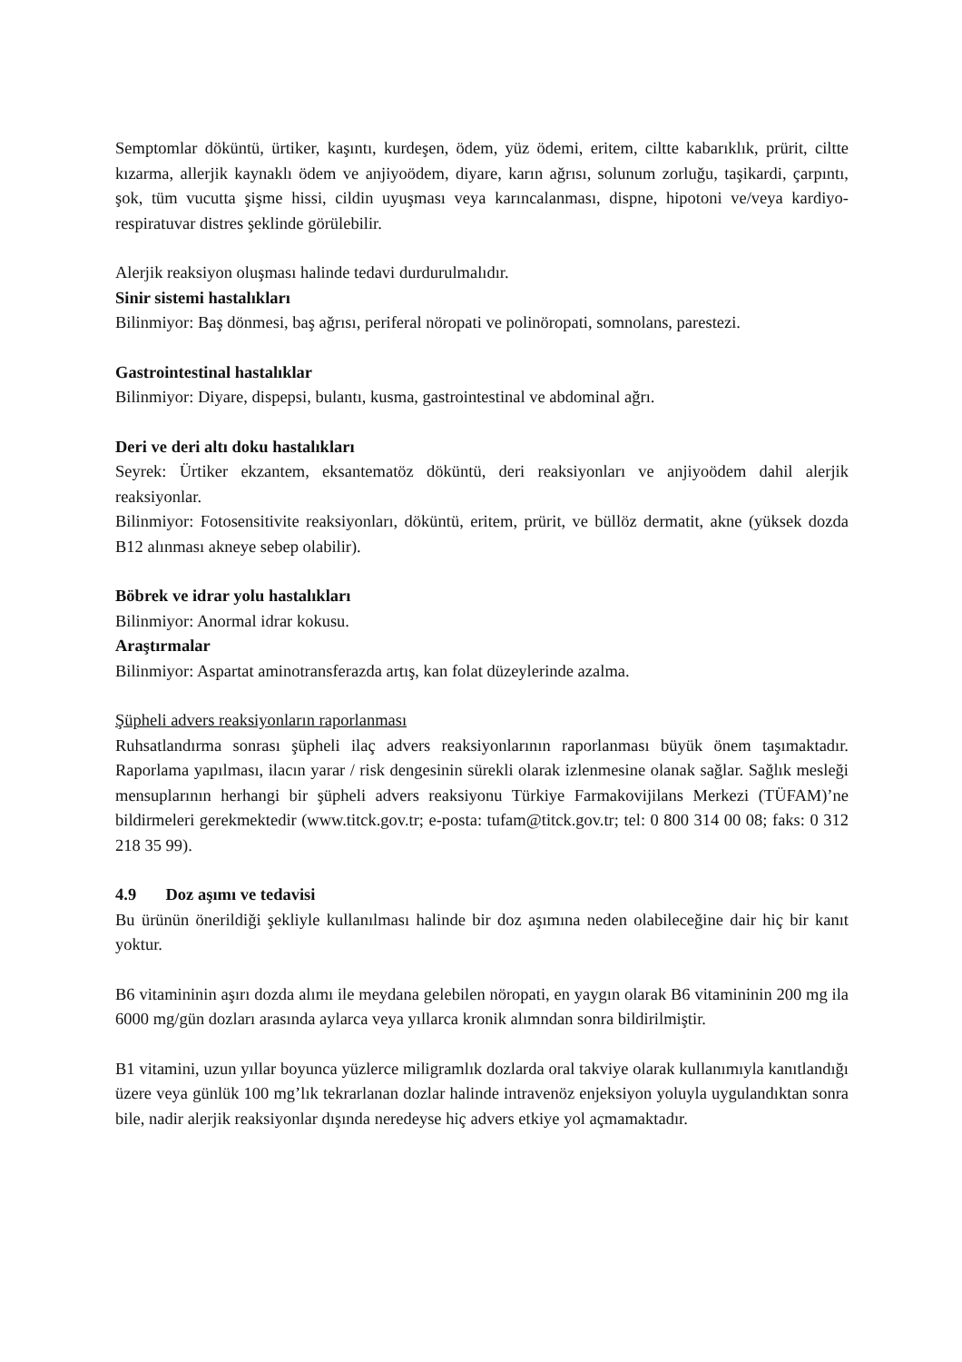Semptomlar döküntü, ürtiker, kaşıntı, kurdeşen, ödem, yüz ödemi, eritem, ciltte kabarıklık, prürit, ciltte kızarma, allerjik kaynaklı ödem ve anjiyoödem, diyare, karın ağrısı, solunum zorluğu, taşikardi, çarpıntı, şok, tüm vucutta şişme hissi, cildin uyuşması veya karıncalanması, dispne, hipotoni ve/veya kardiyo-respiratuvar distres şeklinde görülebilir.
Alerjik reaksiyon oluşması halinde tedavi durdurulmalıdır.
Sinir sistemi hastalıkları
Bilinmiyor: Baş dönmesi, baş ağrısı, periferal nöropati ve polinöropati, somnolans, parestezi.
Gastrointestinal hastalıklar
Bilinmiyor: Diyare, dispepsi, bulantı, kusma, gastrointestinal ve abdominal ağrı.
Deri ve deri altı doku hastalıkları
Seyrek: Ürtiker ekzantem, eksantematöz döküntü, deri reaksiyonları ve anjiyoödem dahil alerjik reaksiyonlar.
Bilinmiyor: Fotosensitivite reaksiyonları, döküntü, eritem, prürit, ve büllöz dermatit, akne (yüksek dozda B12 alınması akneye sebep olabilir).
Böbrek ve idrar yolu hastalıkları
Bilinmiyor: Anormal idrar kokusu.
Araştırmalar
Bilinmiyor: Aspartat aminotransferazda artış, kan folat düzeylerinde azalma.
Şüpheli advers reaksiyonların raporlanması
Ruhsatlandırma sonrası şüpheli ilaç advers reaksiyonlarının raporlanması büyük önem taşımaktadır. Raporlama yapılması, ilacın yarar / risk dengesinin sürekli olarak izlenmesine olanak sağlar. Sağlık mesleği mensuplarının herhangi bir şüpheli advers reaksiyonu Türkiye Farmakovijilans Merkezi (TÜFAM)’ne bildirmeleri gerekmektedir (www.titck.gov.tr; e-posta: tufam@titck.gov.tr; tel: 0 800 314 00 08; faks: 0 312 218 35 99).
4.9 Doz aşımı ve tedavisi
Bu ürünün önerildiği şekliyle kullanılması halinde bir doz aşımına neden olabileceğine dair hiç bir kanıt yoktur.
B6 vitamininin aşırı dozda alımı ile meydana gelebilen nöropati, en yaygın olarak B6 vitamininin 200 mg ila 6000 mg/gün dozları arasında aylarca veya yıllarca kronik alımndan sonra bildirilmiştir.
B1 vitamini, uzun yıllar boyunca yüzlerce miligramlık dozlarda oral takviye olarak kullanımıyla kanıtlandığı üzere veya günlük 100 mg’lık tekrarlanan dozlar halinde intravenöz enjeksiyon yoluyla uygulandıktan sonra bile, nadir alerjik reaksiyonlar dışında neredeyse hiç advers etkiye yol açmamaktadır.